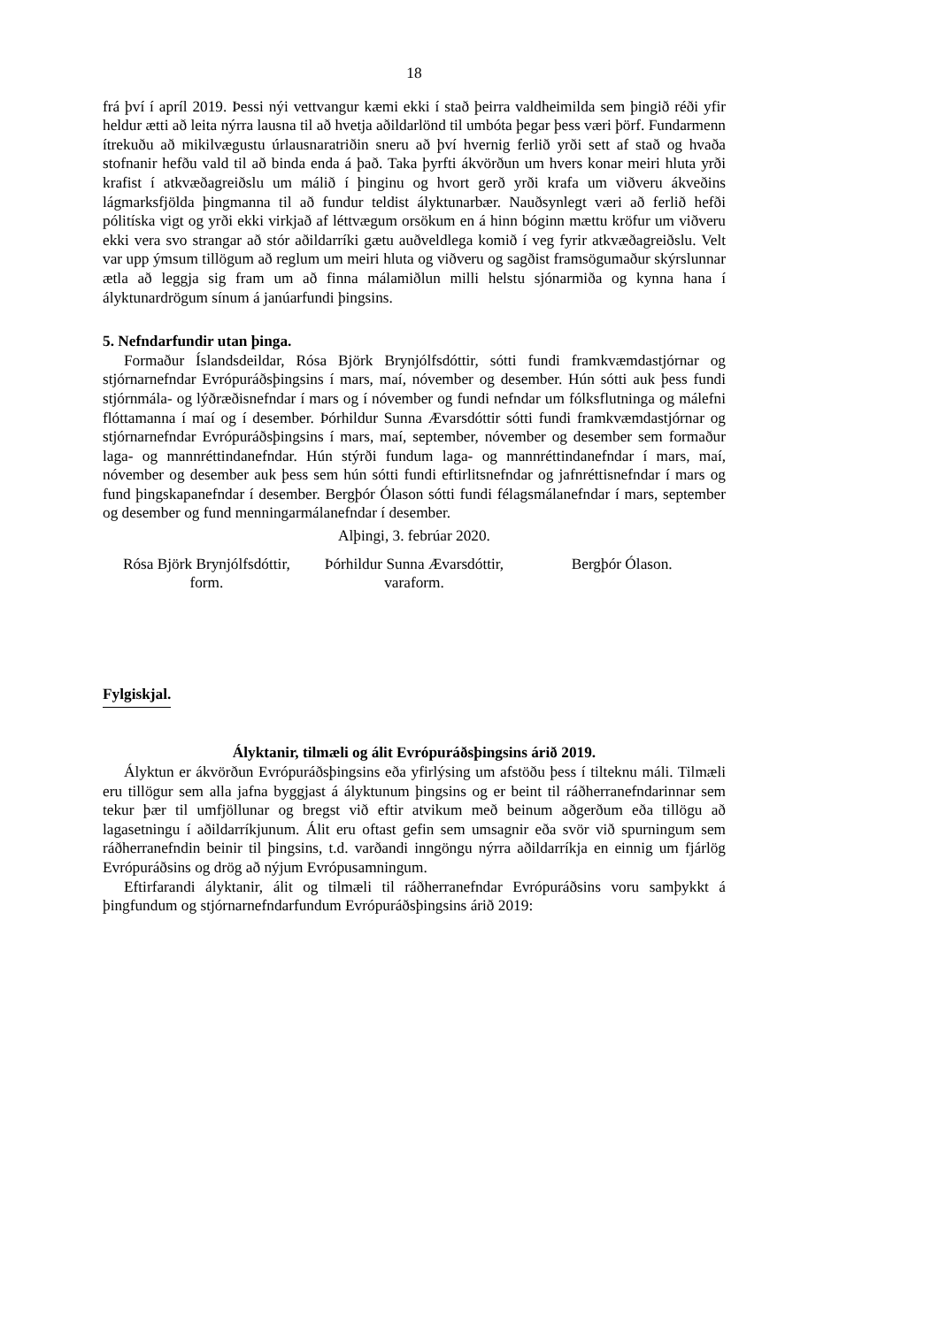18
frá því í apríl 2019. Þessi nýi vettvangur kæmi ekki í stað þeirra valdheimilda sem þingið réði yfir heldur ætti að leita nýrra lausna til að hvetja aðildarlönd til umbóta þegar þess væri þörf. Fundarmenn ítrekuðu að mikilvægustu úrlausnaratriðin sneru að því hvernig ferlið yrði sett af stað og hvaða stofnanir hefðu vald til að binda enda á það. Taka þyrfti ákvörðun um hvers konar meiri hluta yrði krafist í atkvæðagreiðslu um málið í þinginu og hvort gerð yrði krafa um viðveru ákveðins lágmarksfjölda þingmanna til að fundur teldist ályktunarbær. Nauðsynlegt væri að ferlið hefði pólitíska vigt og yrði ekki virkjað af léttvægum orsökum en á hinn bóginn mættu kröfur um viðveru ekki vera svo strangar að stór aðildarríki gætu auðveldlega komið í veg fyrir atkvæðagreiðslu. Velt var upp ýmsum tillögum að reglum um meiri hluta og viðveru og sagðist framsögumaður skýrslunnar ætla að leggja sig fram um að finna málamiðlun milli helstu sjónarmiða og kynna hana í ályktunardrögum sínum á janúarfundi þingsins.
5. Nefndarfundir utan þinga.
Formaður Íslandsdeildar, Rósa Björk Brynjólfsdóttir, sótti fundi framkvæmdastjórnar og stjórnarnefndar Evrópuráðsþingsins í mars, maí, nóvember og desember. Hún sótti auk þess fundi stjórnmála- og lýðræðisnefndar í mars og í nóvember og fundi nefndar um fólksflutninga og málefni flóttamanna í maí og í desember. Þórhildur Sunna Ævarsdóttir sótti fundi framkvæmdastjórnar og stjórnarnefndar Evrópuráðsþingsins í mars, maí, september, nóvember og desember sem formaður laga- og mannréttindanefndar. Hún stýrði fundum laga- og mannréttindanefndar í mars, maí, nóvember og desember auk þess sem hún sótti fundi eftirlitsnefndar og jafnréttisnefndar í mars og fund þingskapanefndar í desember. Bergþór Ólason sótti fundi félagsmálanefndar í mars, september og desember og fund menningarmálanefndar í desember.
Alþingi, 3. febrúar 2020.
Rósa Björk Brynjólfsdóttir,
form.
Þórhildur Sunna Ævarsdóttir,
varaform.
Bergþór Ólason.
Fylgiskjal.
Ályktanir, tilmæli og álit Evrópuráðsþingsins árið 2019.
Ályktun er ákvörðun Evrópuráðsþingsins eða yfirlýsing um afstöðu þess í tilteknu máli. Tilmæli eru tillögur sem alla jafna byggjast á ályktunum þingsins og er beint til ráðherranefndarinnar sem tekur þær til umfjöllunar og bregst við eftir atvikum með beinum aðgerðum eða tillögu að lagasetningu í aðildarríkjunum. Álit eru oftast gefin sem umsagnir eða svör við spurningum sem ráðherranefndin beinir til þingsins, t.d. varðandi inngöngu nýrra aðildarríkja en einnig um fjárlög Evrópuráðsins og drög að nýjum Evrópusamningum.
Eftirfarandi ályktanir, álit og tilmæli til ráðherranefndar Evrópuráðsins voru samþykkt á þingfundum og stjórnarnefndarfundum Evrópuráðsþingsins árið 2019: